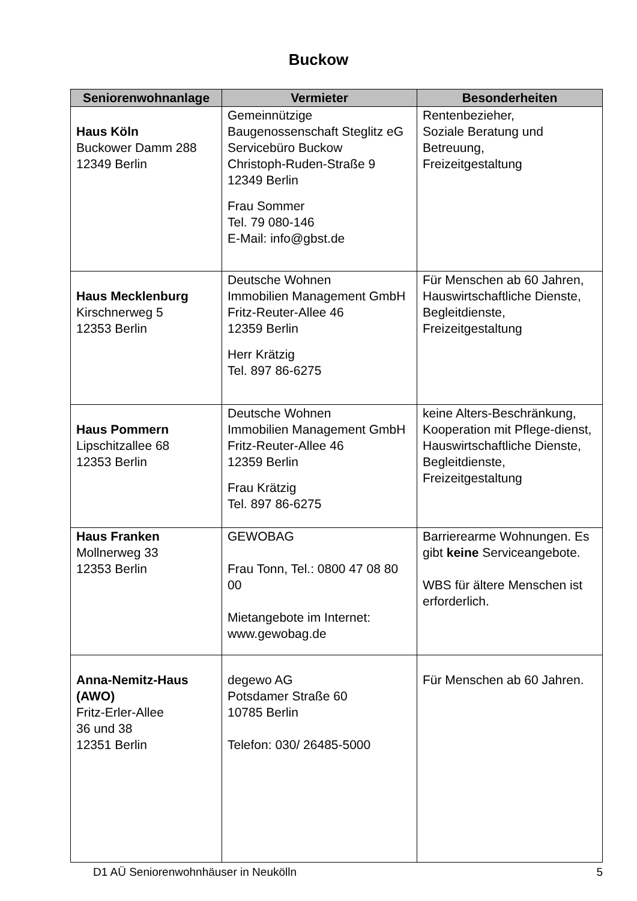Buckow
| Seniorenwohnanlage | Vermieter | Besonderheiten |
| --- | --- | --- |
| Haus Köln Buckower Damm 288 12349 Berlin | Gemeinnützige Baugenossenschaft Steglitz eG Servicebüro Buckow Christoph-Ruden-Straße 9 12349 Berlin Frau Sommer Tel. 79 080-146 E-Mail: info@gbst.de | Rentenbezieher, Soziale Beratung und Betreuung, Freizeitgestaltung |
| Haus Mecklenburg Kirschnerweg 5 12353 Berlin | Deutsche Wohnen Immobilien Management GmbH Fritz-Reuter-Allee 46 12359 Berlin Herr Krätzig Tel. 897 86-6275 | Für Menschen ab 60 Jahren, Hauswirtschaftliche Dienste, Begleitdienste, Freizeitgestaltung |
| Haus Pommern Lipschitzallee 68 12353 Berlin | Deutsche Wohnen Immobilien Management GmbH Fritz-Reuter-Allee 46 12359 Berlin Frau Krätzig Tel. 897 86-6275 | keine Alters-Beschränkung, Kooperation mit Pflege-dienst, Hauswirtschaftliche Dienste, Begleitdienste, Freizeitgestaltung |
| Haus Franken Mollnerweg 33 12353 Berlin | GEWOBAG Frau Tonn, Tel.: 0800 47 08 80 00 Mietangebote im Internet: www.gewobag.de | Barrierearme Wohnungen. Es gibt keine Serviceangebote. WBS für ältere Menschen ist erforderlich. |
| Anna-Nemitz-Haus (AWO) Fritz-Erler-Allee 36 und 38 12351 Berlin | degewo AG Potsdamer Straße 60 10785 Berlin Telefon: 030/ 26485-5000 | Für Menschen ab 60 Jahren. |
D1 AÜ Seniorenwohnhäuser in Neukölln 5